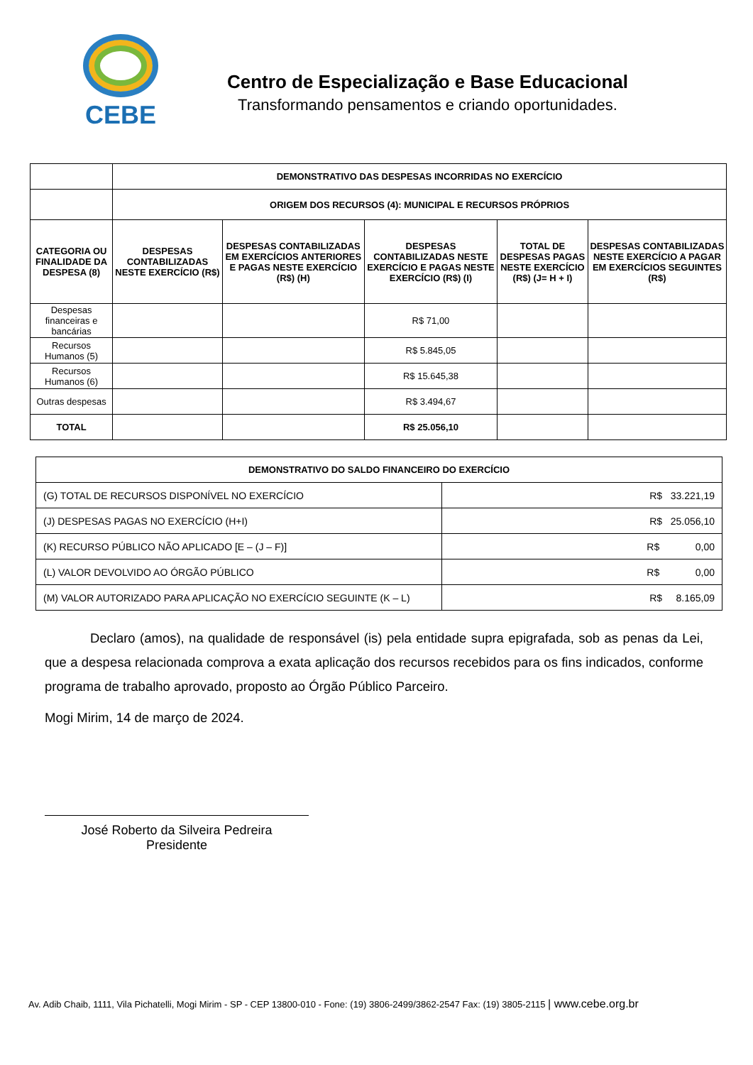CEBE
Centro de Especialização e Base Educacional
Transformando pensamentos e criando oportunidades.
| | DEMONSTRATIVO DAS DESPESAS INCORRIDAS NO EXERCÍCIO | | | | |
| | ORIGEM DOS RECURSOS (4): MUNICIPAL E RECURSOS PRÓPRIOS | | | | |
| CATEGORIA OU FINALIDADE DA DESPESA (8) | DESPESAS CONTABILIZADAS NESTE EXERCÍCIO (R$) | DESPESAS CONTABILIZADAS EM EXERCÍCIOS ANTERIORES E PAGAS NESTE EXERCÍCIO (R$) (H) | DESPESAS CONTABILIZADAS NESTE EXERCÍCIO E PAGAS NESTE EXERCÍCIO (R$) (I) | TOTAL DE DESPESAS PAGAS NESTE EXERCÍCIO (R$) (J= H + I) | DESPESAS CONTABILIZADAS NESTE EXERCÍCIO A PAGAR EM EXERCÍCIOS SEGUINTES (R$) |
| Despesas financeiras e bancárias | | | R$ 71,00 | | |
| Recursos Humanos (5) | | | R$ 5.845,05 | | |
| Recursos Humanos (6) | | | R$ 15.645,38 | | |
| Outras despesas | | | R$ 3.494,67 | | |
| TOTAL | | | R$ 25.056,10 | | |
| DEMONSTRATIVO DO SALDO FINANCEIRO DO EXERCÍCIO | |
| --- | --- |
| (G) TOTAL DE RECURSOS DISPONÍVEL NO EXERCÍCIO | R$ 33.221,19 |
| (J) DESPESAS PAGAS NO EXERCÍCIO (H+I) | R$ 25.056,10 |
| (K) RECURSO PÚBLICO NÃO APLICADO [E – (J – F)] | R$ 0,00 |
| (L) VALOR DEVOLVIDO AO ÓRGÃO PÚBLICO | R$ 0,00 |
| (M) VALOR AUTORIZADO PARA APLICAÇÃO NO EXERCÍCIO SEGUINTE (K – L) | R$ 8.165,09 |
Declaro (amos), na qualidade de responsável (is) pela entidade supra epigrafada, sob as penas da Lei, que a despesa relacionada comprova a exata aplicação dos recursos recebidos para os fins indicados, conforme programa de trabalho aprovado, proposto ao Órgão Público Parceiro.
Mogi Mirim, 14 de março de 2024.
José Roberto da Silveira Pedreira
Presidente
Av. Adib Chaib, 1111, Vila Pichatelli, Mogi Mirim - SP - CEP 13800-010 - Fone: (19) 3806-2499/3862-2547 Fax: (19) 3805-2115 | www.cebe.org.br